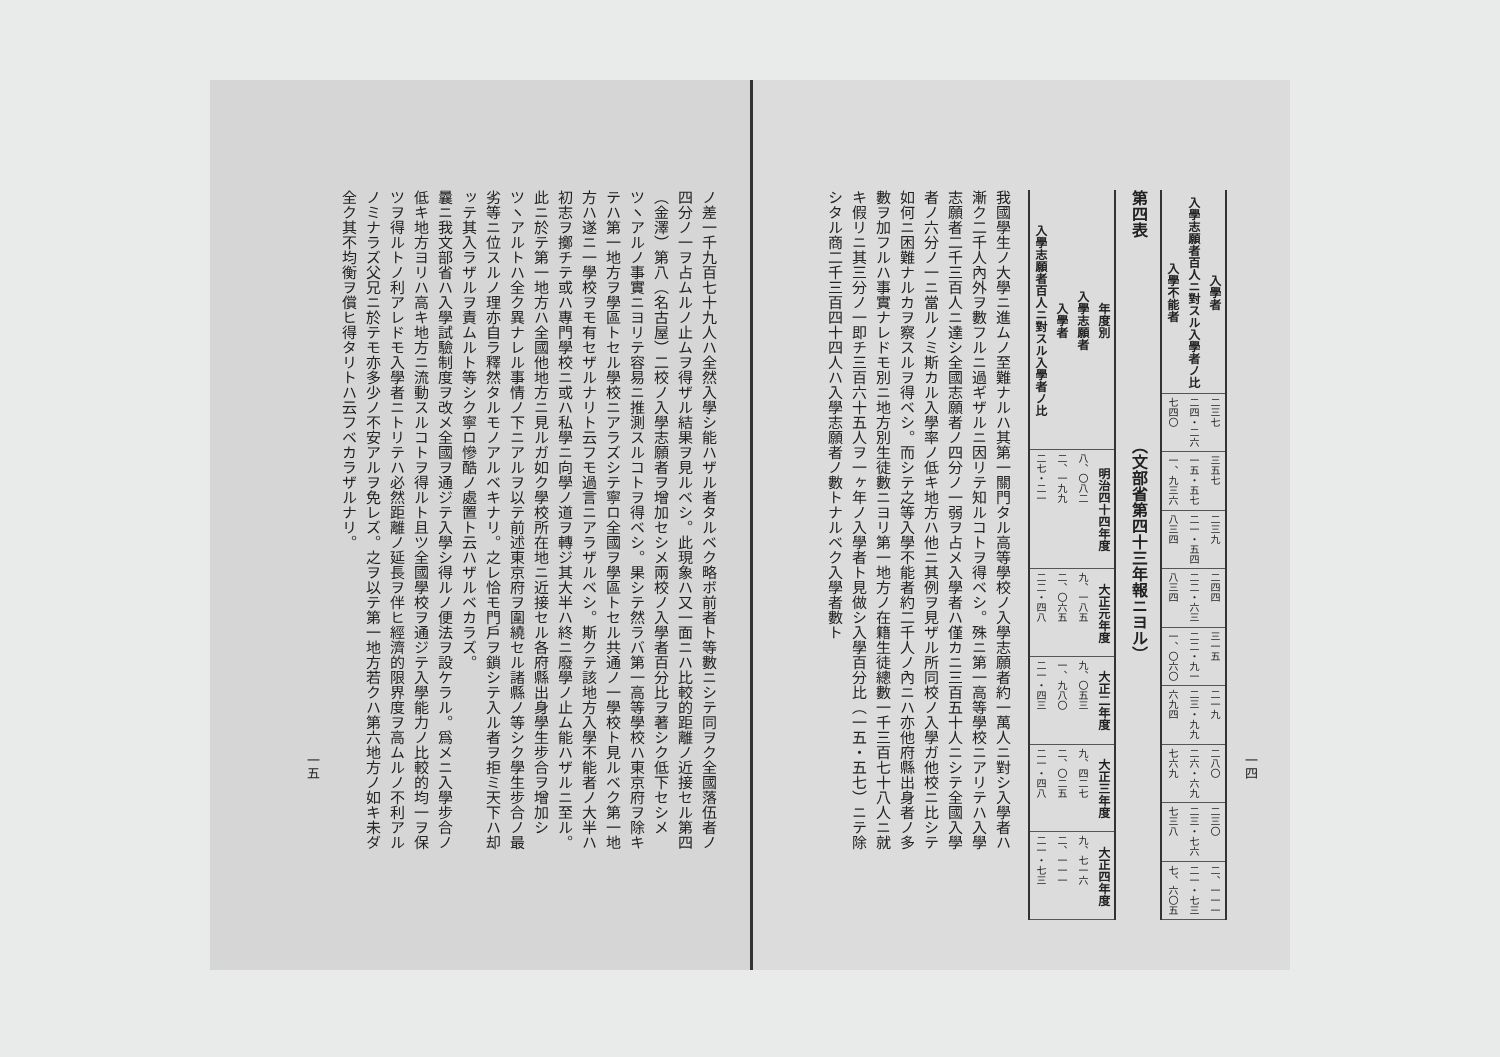一四
| 入學者 | 二三七 | 三五七 | 二三九 | 二四四 | 三一五 | 二一九 | 二八〇 | 二三〇 | 二、一一一 |
| 入學志願者百人ニ對スル入學者ノ比 | 二四・二六 | 一五・五七 | 二一・五四 | 二二・六三 | 二二・九一 | 二三・九九 | 二六・六九 | 二三・七六 | 二一・七三 |
| 入學不能者 | 七四〇 | 一、九三六 | 八三四 | 八三四 | 一、〇六〇 | 六九四 | 七六九 | 七三八 | 七、六〇五 |
第四表　　　　　　　　　　　　　（文部省第四十三年報ニヨル）
| 年度別 | 明治四十四年度 | 大正元年度 | 大正二年度 | 大正三年度 | 大正四年度 |
| --- | --- | --- | --- | --- | --- |
| 入學志願者 | 八、〇八二 | 九、一八五 | 九、〇五三 | 九、四二七 | 九、七一六 |
| 入學者 | 二、一九九 | 二、〇六五 | 一、九八〇 | 二、〇二五 | 二、一一一 |
| 入學志願者百人ニ對スル入學者ノ比 | 二七・二一 | 二二・四八 | 二一・四三 | 二一・四八 | 二一・七三 |
我國學生ノ大學ニ進ムノ至難ナルハ其第一關門タル高等學校ノ入學志願者約一萬人ニ對シ入學者ハ漸ク二千人內外ヲ數フルニ過ギザルニ因リテ知ルコトヲ得ベシ。殊ニ第一高等學校ニアリテハ入學志願者二千三百人ニ達シ全國志願者ノ四分ノ一弱ヲ占メ入學者ハ僅カニ三百五十人ニシテ全國入學者ノ六分ノ一ニ當ルノミ斯カル入學率ノ低キ地方ハ他ニ其例ヲ見ザル所同校ノ入學ガ他校ニ比シテ如何ニ困難ナルカヲ察スルヲ得ベシ。而シテ之等入學不能者約二千人ノ內ニハ亦他府縣出身者ノ多數ヲ加フルハ事實ナレドモ別ニ地方別生徒數ニヨリ第一地方ノ在籍生徒總數一千三百七十八人ニ就キ假リニ其三分ノ一即チ三百六十五人ヲ一ヶ年ノ入學者ト見做シ入學百分比（一五・五七）ニテ除シタル商二千三百四十四人ハ入學志願者ノ數トナルベク入學者數ト
ノ差一千九百七十九人ハ全然入學シ能ハザル者タルベク略ボ前者ト等數ニシテ同ヲク全國落伍者ノ四分ノ一ヲ占ムルノ止ムヲ得ザル結果ヲ見ルベシ。此現象ハ又一面ニハ比較的距離ノ近接セル第四（金澤）第八（名古屋）二校ノ入學志願者ヲ增加セシメ兩校ノ入學者百分比ヲ著シク低下セシメツヽアルノ事實ニヨリテ容易ニ推測スルコトヲ得ベシ。果シテ然ラバ第一高等學校ハ東京府ヲ除キテハ第一地方ヲ學區トセル學校ニアラズシテ寧ロ全國ヲ學區トセル共通ノ一學校ト見ルベク第一地方ハ遂ニ一學校ヲモ有セザルナリト云フモ過言ニアラザルベシ。斯クテ該地方入學不能者ノ大半ハ初志ヲ擲チテ或ハ專門學校ニ或ハ私學ニ向學ノ道ヲ轉ジ其大半ハ終ニ廢學ノ止ム能ハザルニ至ル。此ニ於テ第一地方ハ全國他地方ニ見ルガ如ク學校所在地ニ近接セル各府縣出身學生步合ヲ增加シツヽアルトハ全ク異ナレル事情ノ下ニアルヲ以テ前述東京府ヲ圍繞セル諸縣ノ等シク學生步合ノ最劣等ニ位スルノ理亦自ラ釋然タルモノアルベキナリ。之レ恰モ門戶ヲ鎖シテ入ル者ヲ拒ミ天下ハ却ッテ其入ラザルヲ責ムルト等シク寧ロ慘酷ノ處置ト云ハザルベカラズ。
曩ニ我文部省ハ入學試驗制度ヲ改メ全國ヲ通ジテ入學シ得ルノ便法ヲ設ケラル。爲メニ入學步合ノ低キ地方ヨリハ高キ地方ニ流動スルコトヲ得ルト且ツ全國學校ヲ通ジテ入學能力ノ比較的均一ヲ保ツヲ得ルトノ利アレドモ入學者ニトリテハ必然距離ノ延長ヲ伴ヒ經濟的限界度ヲ高ムルノ不利アルノミナラズ父兄ニ於テモ亦多少ノ不安アルヲ免レズ。之ヲ以テ第一地方若クハ第六地方ノ如キ未ダ全ク其不均衡ヲ償ヒ得タリトハ云フベカラザルナリ。
一五